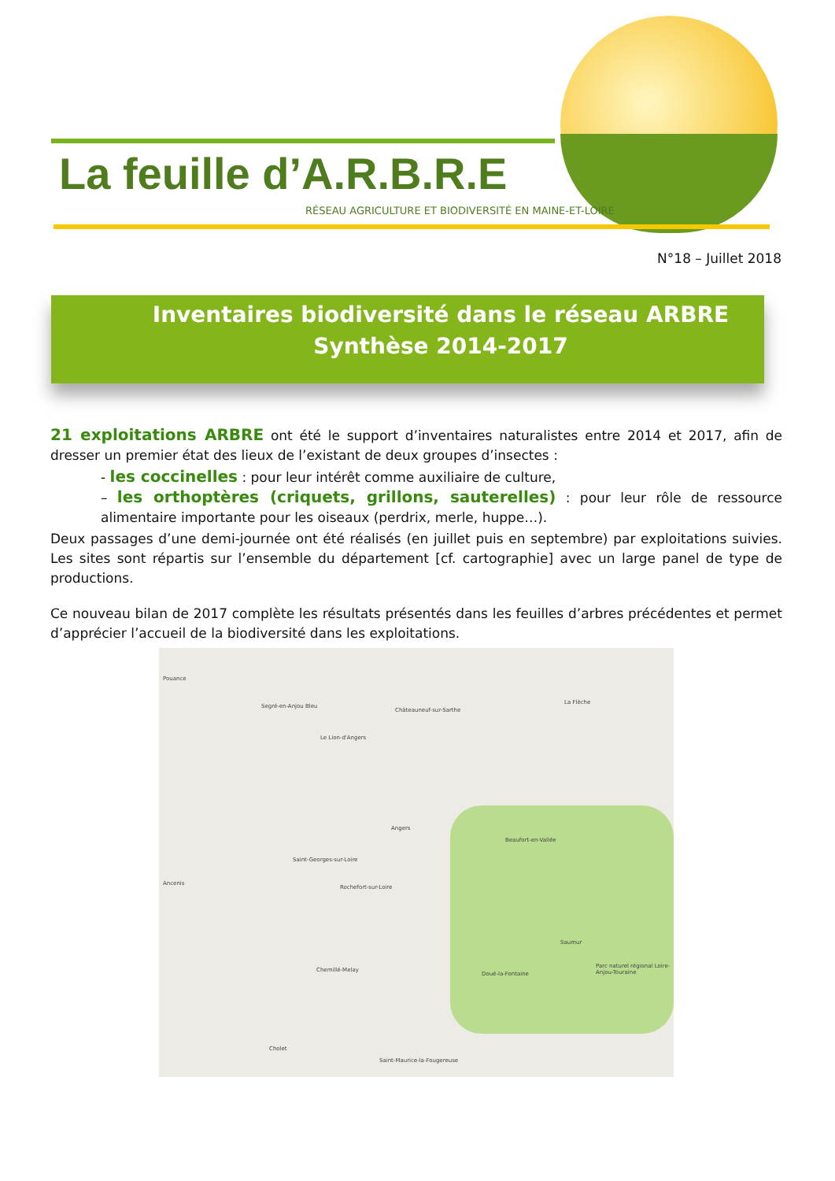La feuille d’A.R.B.R.E
RÉSEAU AGRICULTURE ET BIODIVERSITÉ EN MAINE-ET-LOIRE
N°18 – Juillet 2018
Inventaires biodiversité dans le réseau ARBRE
Synthèse 2014-2017
21 exploitations ARBRE ont été le support d’inventaires naturalistes entre 2014 et 2017, afin de dresser un premier état des lieux de l’existant de deux groupes d’insectes :
- les coccinelles : pour leur intérêt comme auxiliaire de culture,
– les orthoptères (criquets, grillons, sauterelles) : pour leur rôle de ressource alimentaire importante pour les oiseaux (perdrix, merle, huppe…).
Deux passages d’une demi-journée ont été réalisés (en juillet puis en septembre) par exploitations suivies. Les sites sont répartis sur l’ensemble du département [cf. cartographie] avec un large panel de type de productions.
Ce nouveau bilan de 2017 complète les résultats présentés dans les feuilles d’arbres précédentes et permet d’apprécier l’accueil de la biodiversité dans les exploitations.
Pouance
Segré-en-Anjou Bleu
Châteauneuf-sur-Sarthe
La Flèche
Le Lion-d'Angers
Angers
Beaufort-en-Vallée
Saint-Georges-sur-Loire
Ancenis
Rochefort-sur-Loire
Saumur
Doué-la-Fontaine
Chemillé-Melay
Cholet
Saint-Maurice-la-Fougereuse
Parc naturel régional Loire-Anjou-Touraine